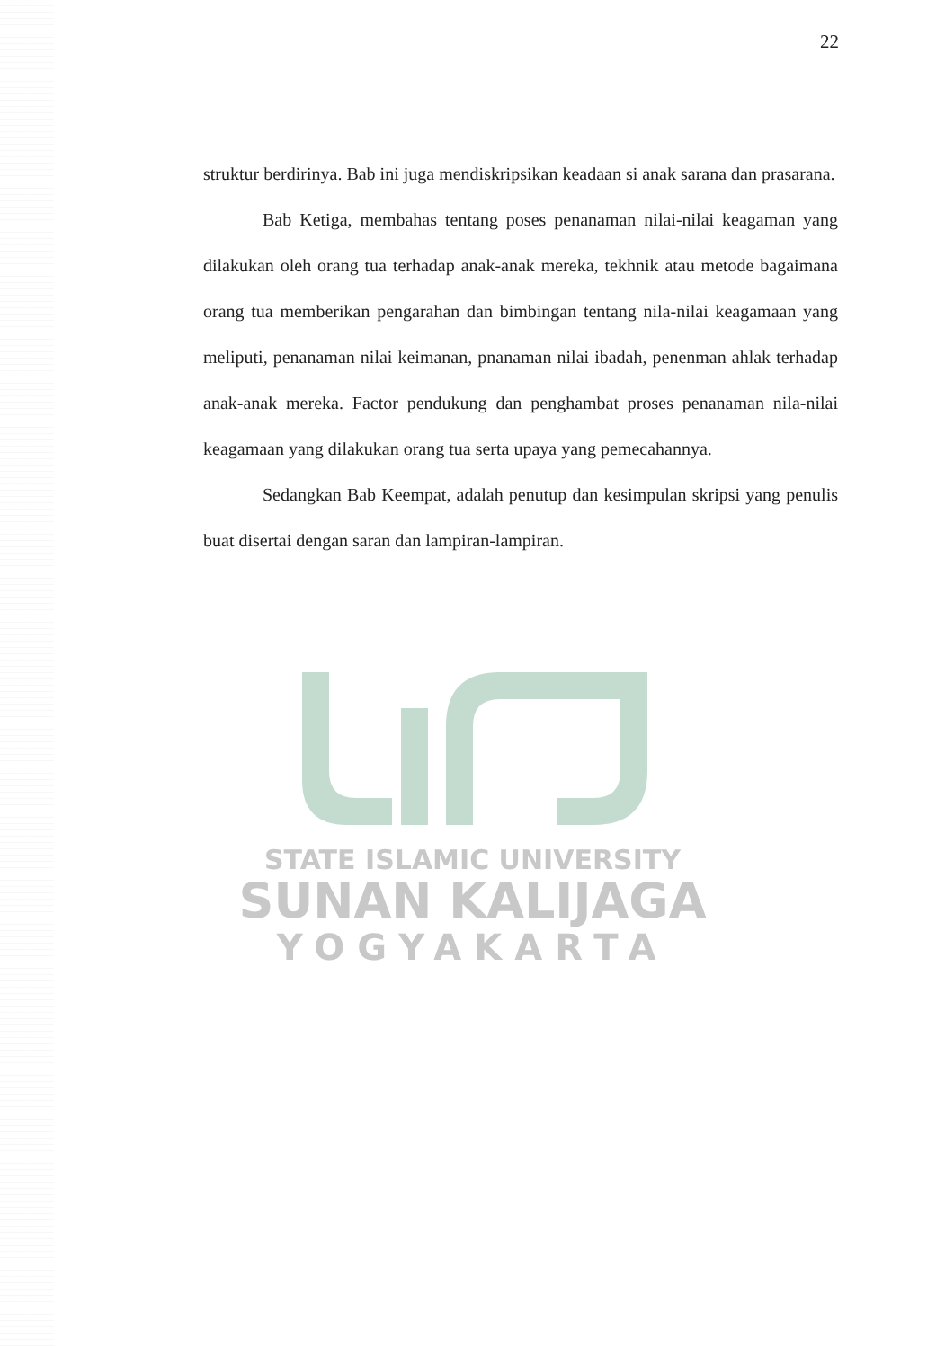22
struktur berdirinya. Bab ini juga mendiskripsikan keadaan si anak sarana dan prasarana.
Bab Ketiga, membahas tentang poses penanaman nilai-nilai keagaman yang dilakukan oleh orang tua terhadap anak-anak mereka, tekhnik atau metode bagaimana orang tua memberikan pengarahan dan bimbingan tentang nila-nilai keagamaan yang meliputi, penanaman nilai keimanan, pnanaman nilai ibadah, penenman ahlak terhadap anak-anak mereka. Factor pendukung dan penghambat proses penanaman nila-nilai keagamaan yang dilakukan orang tua serta upaya yang pemecahannya.
Sedangkan Bab Keempat, adalah penutup dan kesimpulan skripsi yang penulis buat disertai dengan saran dan lampiran-lampiran.
STATE ISLAMIC UNIVERSITY
SUNAN KALIJAGA
YOGYAKARTA